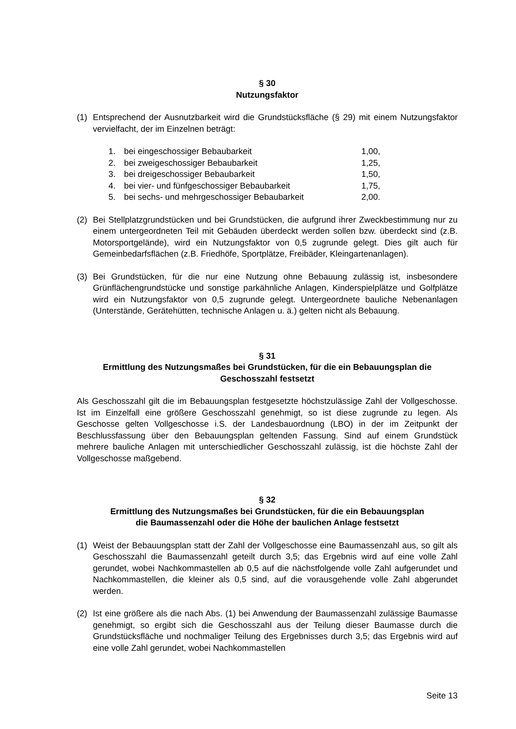§ 30
Nutzungsfaktor
(1) Entsprechend der Ausnutzbarkeit wird die Grundstücksfläche (§ 29) mit einem Nutzungsfaktor vervielfacht, der im Einzelnen beträgt:
1. bei eingeschossiger Bebaubarkeit 1,00,
2. bei zweigeschossiger Bebaubarkeit 1,25,
3. bei dreigeschossiger Bebaubarkeit 1,50,
4. bei vier- und fünfgeschossiger Bebaubarkeit 1,75,
5. bei sechs- und mehrgeschossiger Bebaubarkeit 2,00.
(2) Bei Stellplatzgrundstücken und bei Grundstücken, die aufgrund ihrer Zweckbestimmung nur zu einem untergeordneten Teil mit Gebäuden überdeckt werden sollen bzw. überdeckt sind (z.B. Motorsportgelände), wird ein Nutzungsfaktor von 0,5 zugrunde gelegt. Dies gilt auch für Gemeinbedarfsflächen (z.B. Friedhöfe, Sportplätze, Freibäder, Kleingartenanlagen).
(3) Bei Grundstücken, für die nur eine Nutzung ohne Bebauung zulässig ist, insbesondere Grünflächengrundstücke und sonstige parkähnliche Anlagen, Kinderspielplätze und Golfplätze wird ein Nutzungsfaktor von 0,5 zugrunde gelegt. Untergeordnete bauliche Nebenanlagen (Unterstände, Gerätehütten, technische Anlagen u. ä.) gelten nicht als Bebauung.
§ 31
Ermittlung des Nutzungsmaßes bei Grundstücken, für die ein Bebauungsplan die Geschosszahl festsetzt
Als Geschosszahl gilt die im Bebauungsplan festgesetzte höchstzulässige Zahl der Vollgeschosse. Ist im Einzelfall eine größere Geschosszahl genehmigt, so ist diese zugrunde zu legen. Als Geschosse gelten Vollgeschosse i.S. der Landesbauordnung (LBO) in der im Zeitpunkt der Beschlussfassung über den Bebauungsplan geltenden Fassung. Sind auf einem Grundstück mehrere bauliche Anlagen mit unterschiedlicher Geschosszahl zulässig, ist die höchste Zahl der Vollgeschosse maßgebend.
§ 32
Ermittlung des Nutzungsmaßes bei Grundstücken, für die ein Bebauungsplan
die Baumassenzahl oder die Höhe der baulichen Anlage festsetzt
(1) Weist der Bebauungsplan statt der Zahl der Vollgeschosse eine Baumassenzahl aus, so gilt als Geschosszahl die Baumassenzahl geteilt durch 3,5; das Ergebnis wird auf eine volle Zahl gerundet, wobei Nachkommastellen ab 0,5 auf die nächstfolgende volle Zahl aufgerundet und Nachkommastellen, die kleiner als 0,5 sind, auf die vorausgehende volle Zahl abgerundet werden.
(2) Ist eine größere als die nach Abs. (1) bei Anwendung der Baumassenzahl zulässige Baumasse genehmigt, so ergibt sich die Geschosszahl aus der Teilung dieser Baumasse durch die Grundstücksfläche und nochmaliger Teilung des Ergebnisses durch 3,5; das Ergebnis wird auf eine volle Zahl gerundet, wobei Nachkommastellen
Seite 13